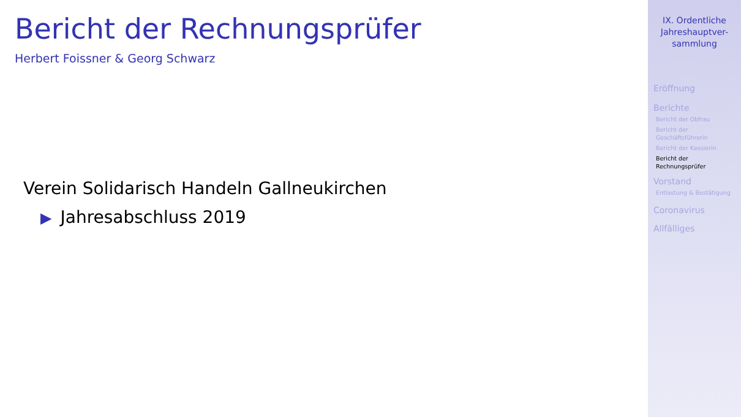Bericht der Rechnungsprüfer
Herbert Foissner & Georg Schwarz
Verein Solidarisch Handeln Gallneukirchen
▶ Jahresabschluss 2019
IX. Ordentliche
Jahreshauptver-
sammlung
Eröffnung
Berichte
Bericht der Obfrau
Bericht der
Geschäftsführerin
Bericht der Kassierin
Bericht der
Rechnungsprüfer
Vorstand
Entlastung & Bestätigung
Coronavirus
Allfälliges